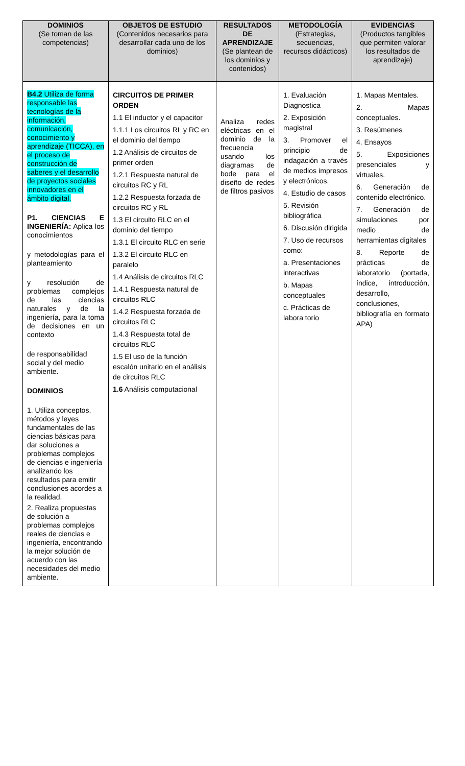| DOMINIOS (Se toman de las competencias) | OBJETOS DE ESTUDIO (Contenidos necesarios para desarrollar cada uno de los dominios) | RESULTADOS DE APRENDIZAJE (Se plantean de los dominios y contenidos) | METODOLOGÍA (Estrategias, secuencias, recursos didácticos) | EVIDENCIAS (Productos tangibles que permiten valorar los resultados de aprendizaje) |
| --- | --- | --- | --- | --- |
| B4.2 Utiliza de forma responsable las tecnologías de la información, comunicación, conocimiento y aprendizaje (TICCA), en el proceso de construcción de saberes y el desarrollo de proyectos sociales innovadores en el ámbito digital. P1. CIENCIAS E INGENIERÍA: Aplica los conocimientos y metodologías para el planteamiento y resolución de problemas complejos de las ciencias naturales y de la ingeniería, para la toma de decisiones en un contexto de responsabilidad social y del medio ambiente. DOMINIOS 1. Utiliza conceptos, métodos y leyes fundamentales de las ciencias básicas para dar soluciones a problemas complejos de ciencias e ingeniería analizando los resultados para emitir conclusiones acordes a la realidad. 2. Realiza propuestas de solución a problemas complejos reales de ciencias e ingeniería, encontrando la mejor solución de acuerdo con las necesidades del medio ambiente. | CIRCUITOS DE PRIMER ORDEN 1.1 El inductor y el capacitor 1.1.1 Los circuitos RL y RC en el dominio del tiempo 1.2 Análisis de circuitos de primer orden 1.2.1 Respuesta natural de circuitos RC y RL 1.2.2 Respuesta forzada de circuitos RC y RL 1.3 El circuito RLC en el dominio del tiempo 1.3.1 El circuito RLC en serie 1.3.2 El circuito RLC en paralelo 1.4 Análisis de circuitos RLC 1.4.1 Respuesta natural de circuitos RLC 1.4.2 Respuesta forzada de circuitos RLC 1.4.3 Respuesta total de circuitos RLC 1.5 El uso de la función escalón unitario en el análisis de circuitos RLC 1.6 Análisis computacional | Analiza redes eléctricas en el dominio de la frecuencia usando los diagramas de bode para el diseño de redes de filtros pasivos | 1. Evaluación Diagnostica 2. Exposición magistral 3. Promover el principio de indagación a través de medios impresos y electrónicos. 4. Estudio de casos 5. Revisión bibliográfica 6. Discusión dirigida 7. Uso de recursos como: a. Presentaciones interactivas b. Mapas conceptuales c. Prácticas de labora torio | 1. Mapas Mentales. 2. Mapas conceptuales. 3. Resúmenes 4. Ensayos 5. Exposiciones presenciales y virtuales. 6. Generación de contenido electrónico. 7. Generación de simulaciones por medio de herramientas digitales 8. Reporte de prácticas de laboratorio (portada, índice, introducción, desarrollo, conclusiones, bibliografía en formato APA) |